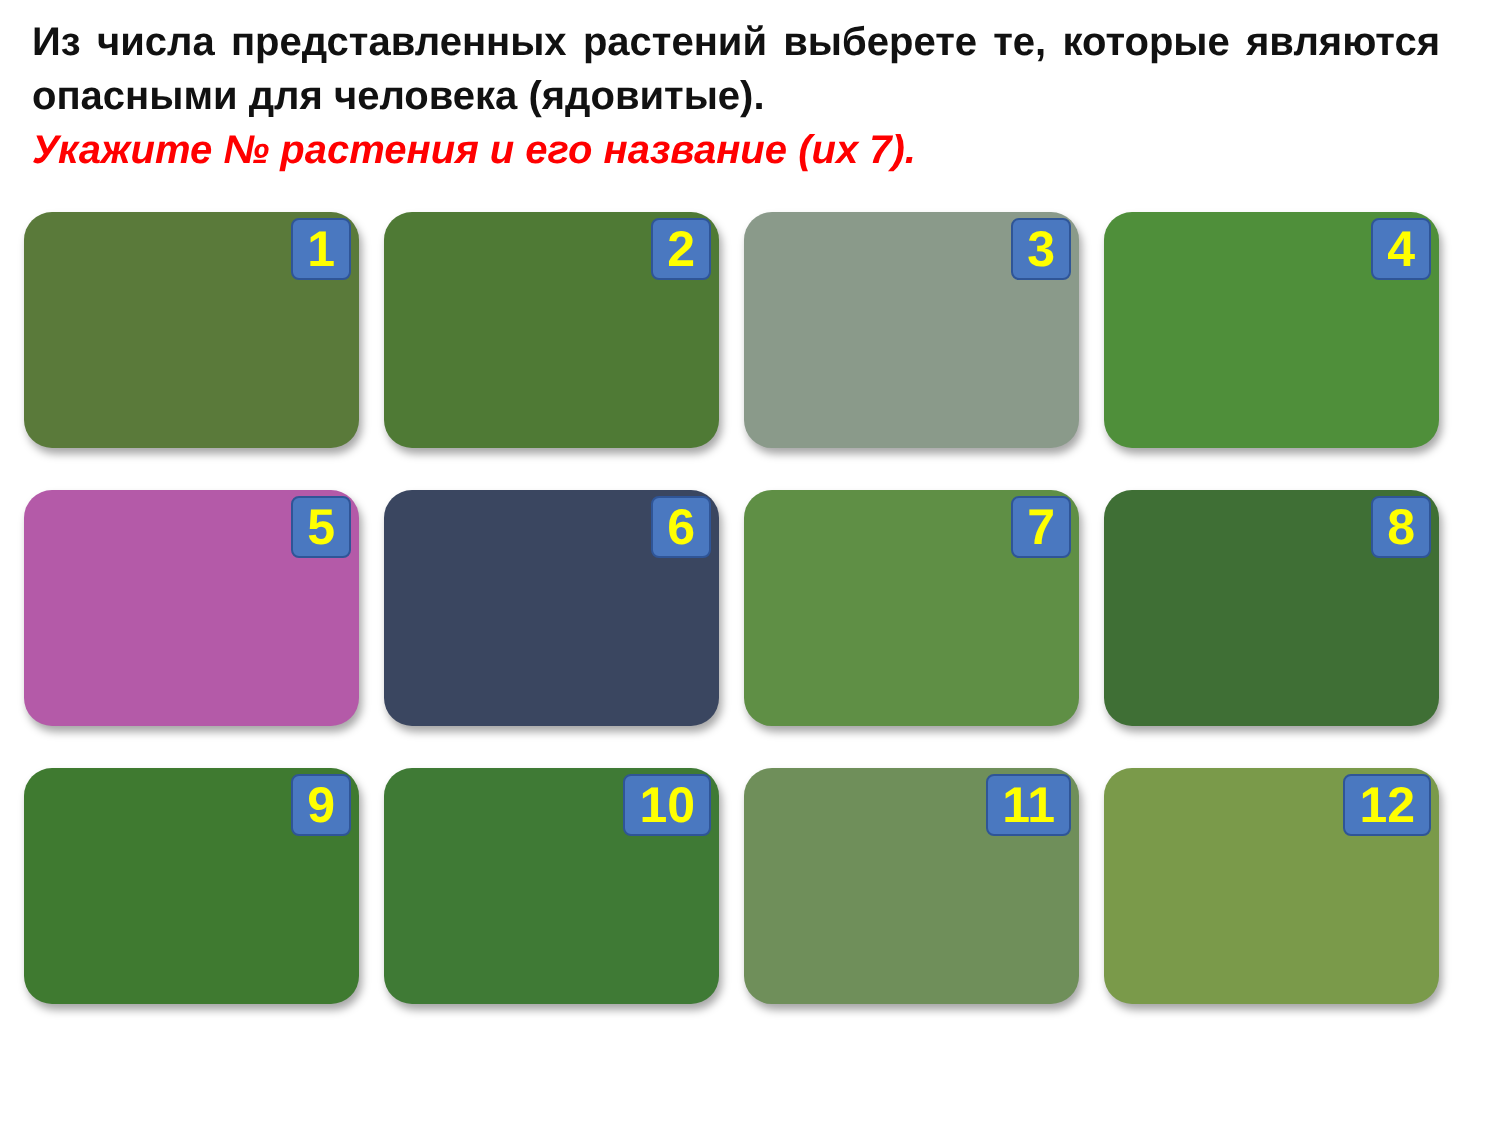Из числа представленных растений выберете те, которые являются опасными для человека (ядовитые).
Укажите № растения и его название (их 7).
1
2
3
4
5
6
7
8
9
10
11
12